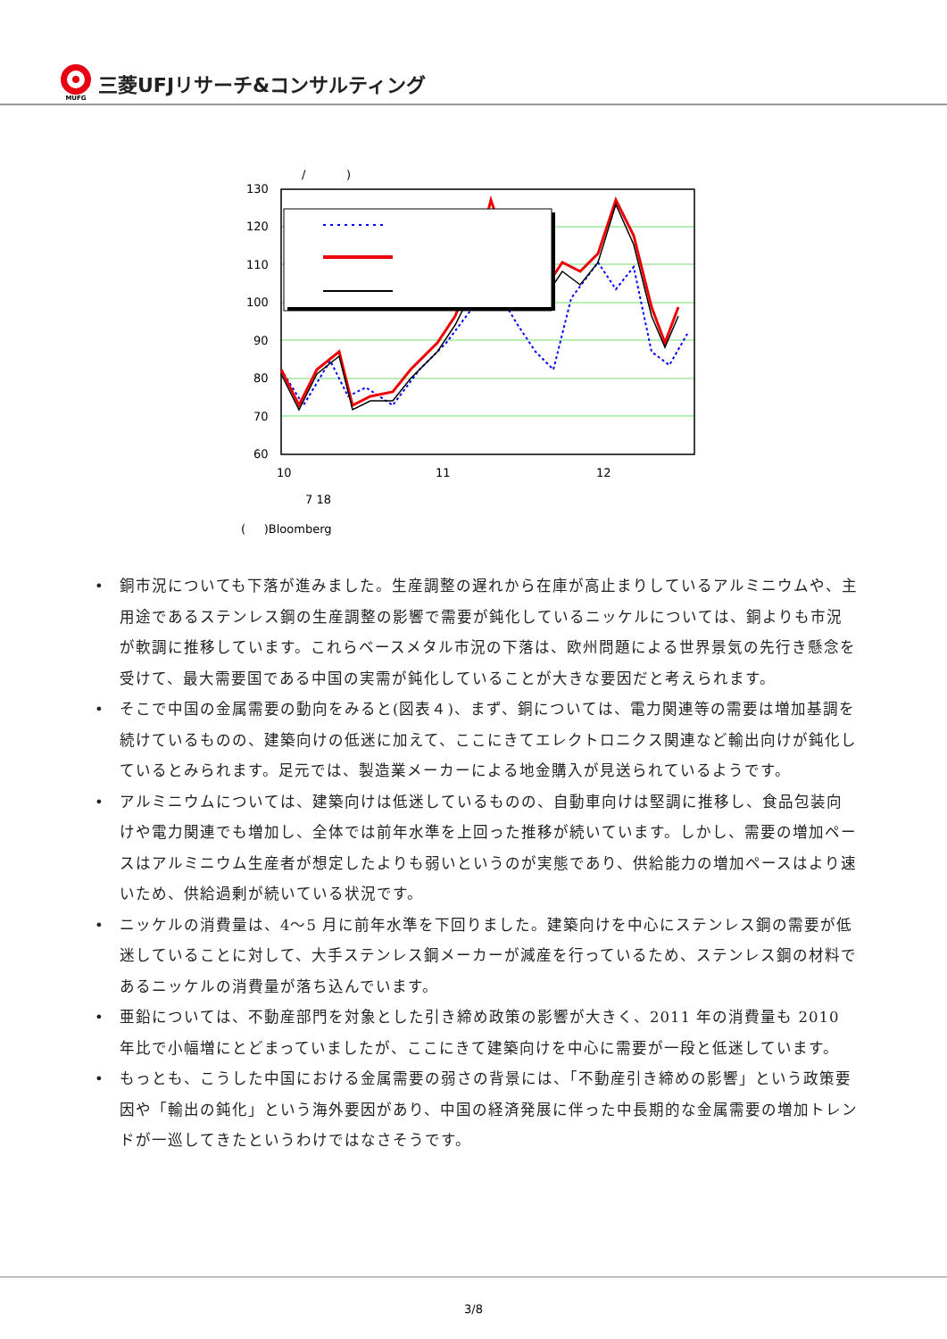MUFG
三菱UFJリサーチ&コンサルティング
/
)
130
120
110
100
90
80
70
60
10
11
12
7 18
( )Bloomberg
• 銅市況についても下落が進みました。生産調整の遅れから在庫が高止まりしているアルミニウムや、主用途であるステンレス鋼の生産調整の影響で需要が鈍化しているニッケルについては、銅よりも市況が軟調に推移しています。これらベースメタル市況の下落は、欧州問題による世界景気の先行き懸念を受けて、最大需要国である中国の実需が鈍化していることが大きな要因だと考えられます。
• そこで中国の金属需要の動向をみると(図表４)、まず、銅については、電力関連等の需要は増加基調を続けているものの、建築向けの低迷に加えて、ここにきてエレクトロニクス関連など輸出向けが鈍化しているとみられます。足元では、製造業メーカーによる地金購入が見送られているようです。
• アルミニウムについては、建築向けは低迷しているものの、自動車向けは堅調に推移し、食品包装向けや電力関連でも増加し、全体では前年水準を上回った推移が続いています。しかし、需要の増加ペースはアルミニウム生産者が想定したよりも弱いというのが実態であり、供給能力の増加ペースはより速いため、供給過剰が続いている状況です。
• ニッケルの消費量は、4～5 月に前年水準を下回りました。建築向けを中心にステンレス鋼の需要が低迷していることに対して、大手ステンレス鋼メーカーが減産を行っているため、ステンレス鋼の材料であるニッケルの消費量が落ち込んでいます。
• 亜鉛については、不動産部門を対象とした引き締め政策の影響が大きく、2011 年の消費量も 2010 年比で小幅増にとどまっていましたが、ここにきて建築向けを中心に需要が一段と低迷しています。
• もっとも、こうした中国における金属需要の弱さの背景には、「不動産引き締めの影響」という政策要因や「輸出の鈍化」という海外要因があり、中国の経済発展に伴った中長期的な金属需要の増加トレンドが一巡してきたというわけではなさそうです。
3/8